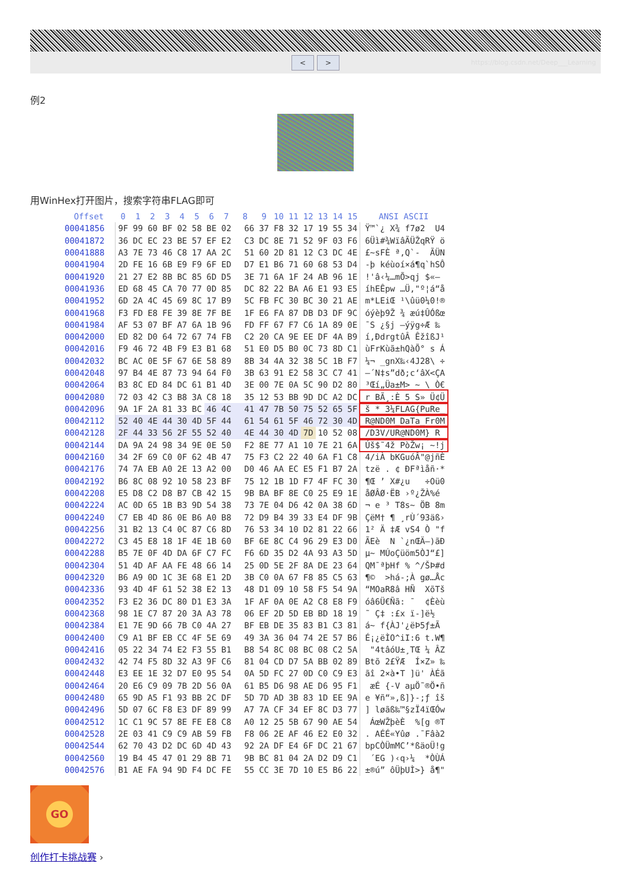< >
https://blog.csdn.net/Deep___Learning
例2
用WinHex打开图片，搜索字符串FLAG即可
| Offset | 0 | 1 | 2 | 3 | 4 | 5 | 6 | 7 | 8 | 9 | 10 | 11 | 12 | 13 | 14 | 15 | ANSI ASCII |
| --- | --- | --- | --- | --- | --- | --- | --- | --- | --- | --- | --- | --- | --- | --- | --- | --- | --- |
| 00041856 | 9F | 99 | 60 | BF | 02 | 58 | BE | 02 | 66 | 37 | F8 | 32 | 17 | 19 | 55 | 34 | Ÿ™`¿ X¾ f7ø2 U4 |
| 00041872 | 36 | DC | EC | 23 | BE | 57 | EF | E2 | C3 | DC | 8E | 71 | 52 | 9F | 03 | F6 | 6Üì#¾WïâÃÜŽqRŸ ö |
| 00041888 | A3 | 7E | 73 | 46 | C8 | 17 | AA | 2C | 51 | 60 | 2D | 81 | 12 | C3 | DC | 4E | £~sFÈ ª,Q`- ÃÜN |
| 00041904 | 2D | FE | 16 | 6B | E9 | F9 | 6F | ED | D7 | E1 | B6 | 71 | 60 | 68 | 53 | D4 | -þ kéùoí×á¶q`hSÔ |
| 00041920 | 21 | 27 | E2 | 8B | BC | 85 | 6D | D5 | 3E | 71 | 6A | 1F | 24 | AB | 96 | 1E | !'â‹¼…mÕ>qj $«– |
| 00041936 | ED | 68 | 45 | CA | 70 | 77 | 0D | 85 | DC | 82 | 22 | BA | A6 | E1 | 93 | E5 | íhEÊpw …Ü‚"º¦á“å |
| 00041952 | 6D | 2A | 4C | 45 | 69 | 8C | 17 | B9 | 5C | FB | FC | 30 | BC | 30 | 21 | AE | m*LEiŒ ¹\ûü0¼0!® |
| 00041968 | F3 | FD | E8 | FE | 39 | 8E | 7F | BE | 1F | E6 | FA | 87 | DB | D3 | DF | 9C | óýèþ9Ž ¾ æú‡ÛÓßœ |
| 00041984 | AF | 53 | 07 | BF | A7 | 6A | 1B | 96 | FD | FF | 67 | F7 | C6 | 1A | 89 | 0E | ¯S ¿§j –ýÿg÷Æ ‰ |
| 00042000 | ED | 82 | D0 | 64 | 72 | 67 | 74 | FB | C2 | 20 | CA | 9E | EE | DF | 4A | B9 | í‚ÐdrgtûÂ ÊžîßJ¹ |
| 00042016 | F9 | 46 | 72 | 4B | F9 | E3 | B1 | 68 | 51 | E0 | D5 | B0 | 0C | 73 | 8D | C1 | ùFrKùã±hQàÕ° s Á |
| 00042032 | BC | AC | 0E | 5F | 67 | 6E | 58 | 89 | 8B | 34 | 4A | 32 | 38 | 5C | 1B | F7 | ¼¬ _gnX‰‹4J28\ ÷ |
| 00042048 | 97 | B4 | 4E | 87 | 73 | 94 | 64 | F0 | 3B | 63 | 91 | E2 | 58 | 3C | C7 | 41 | —´N‡s”dð;c‘âX<ÇA |
| 00042064 | B3 | 8C | ED | 84 | DC | 61 | B1 | 4D | 3E | 00 | 7E | 0A | 5C | 90 | D2 | 80 | ³Œí„Üa±M> ~ \ Ò€ |
| 00042080 | 72 | 03 | 42 | C3 | B8 | 3A | C8 | 18 | 35 | 12 | 53 | BB | 9D | DC | A2 | DC | r BÃ¸:È 5 S» Ü¢Ü |
| 00042096 | 9A | 1F | 2A | 81 | 33 | BC | 46 | 4C | 41 | 47 | 7B | 50 | 75 | 52 | 65 | 5F | š * 3¼FLAG{PuRe_ |
| 00042112 | 52 | 40 | 4E | 44 | 30 | 4D | 5F | 44 | 61 | 54 | 61 | 5F | 46 | 72 | 30 | 4D | R@ND0M_DaTa_Fr0M |
| 00042128 | 2F | 44 | 33 | 56 | 2F | 55 | 52 | 40 | 4E | 44 | 30 | 4D | 7D | 10 | 52 | 08 | /D3V/UR@ND0M} R |
| 00042144 | DA | 9A | 24 | 98 | 34 | 9E | 0E | 50 | F2 | 8E | 77 | A1 | 10 | 7E | 21 | 6A | Úš$˜4ž PòŽw¡ ~!j |
| 00042160 | 34 | 2F | 69 | C0 | 0F | 62 | 4B | 47 | 75 | F3 | C2 | 22 | 40 | 6A | F1 | C8 | 4/iÀ bKGuóÂ"@jñÈ |
| 00042176 | 74 | 7A | EB | A0 | 2E | 13 | A2 | 00 | D0 | 46 | AA | EC | E5 | F1 | B7 | 2A | tzë . ¢ ÐFªìåñ·* |
| 00042192 | B6 | 8C | 08 | 92 | 10 | 58 | 23 | BF | 75 | 12 | 1B | 1D | F7 | 4F | FC | 30 | ¶Œ ’ X#¿u ÷Oü0 |
| 00042208 | E5 | D8 | C2 | D8 | B7 | CB | 42 | 15 | 9B | BA | BF | 8E | C0 | 25 | E9 | 1E | åØÂØ·ËB ›º¿ŽÀ%é |
| 00042224 | AC | 0D | 65 | 1B | B3 | 9D | 54 | 38 | 73 | 7E | 04 | D6 | 42 | 0A | 38 | 6D | ¬ e ³ T8s~ ÖB 8m |
| 00042240 | C7 | EB | 4D | 86 | 0E | B6 | A0 | B8 | 72 | D9 | B4 | 39 | 33 | E4 | DF | 9B | ÇëM† ¶ ¸rÙ´93äß› |
| 00042256 | 31 | B2 | 13 | C4 | 0C | 87 | C6 | 8D | 76 | 53 | 34 | 10 | D2 | 81 | 22 | 66 | 1² Ä ‡Æ vS4 Ò "f |
| 00042272 | C3 | 45 | E8 | 18 | 1F | 4E | 1B | 60 | BF | 6E | 8C | C4 | 96 | 29 | E3 | D0 | ÃEè N `¿nŒÄ–)ãÐ |
| 00042288 | B5 | 7E | 0F | 4D | DA | 6F | C7 | FC | F6 | 6D | 35 | D2 | 4A | 93 | A3 | 5D | µ~ MÚoÇüöm5ÒJ“£] |
| 00042304 | 51 | 4D | AF | AA | FE | 48 | 66 | 14 | 25 | 0D | 5E | 2F | 8A | DE | 23 | 64 | QM¯ªþHf % ^/ŠÞ#d |
| 00042320 | B6 | A9 | 0D | 1C | 3E | 68 | E1 | 2D | 3B | C0 | 0A | 67 | F8 | 85 | C5 | 63 | ¶© >há-;À gø…Åc |
| 00042336 | 93 | 4D | 4F | 61 | 52 | 38 | E2 | 13 | 48 | D1 | 09 | 10 | 58 | F5 | 54 | 9A | “MOaR8â HÑ XõTš |
| 00042352 | F3 | E2 | 36 | DC | 80 | D1 | E3 | 3A | 1F | AF | 0A | 0E | A2 | C8 | E8 | F9 | óâ6Ü€Ñã: ¯ ¢Èèù |
| 00042368 | 98 | 1E | C7 | 87 | 20 | 3A | A3 | 78 | 06 | EF | 2D | 5D | EB | BD | 18 | 19 | ˜ Ç‡ :£x ï-]ë½ |
| 00042384 | E1 | 7E | 9D | 66 | 7B | C0 | 4A | 27 | BF | EB | DE | 35 | 83 | B1 | C3 | 81 | á~ f{ÀJ'¿ëÞ5ƒ±Ã |
| 00042400 | C9 | A1 | BF | EB | CC | 4F | 5E | 69 | 49 | 3A | 36 | 04 | 74 | 2E | 57 | B6 | É¡¿ëÌO^iI:6 t.W¶ |
| 00042416 | 05 | 22 | 34 | 74 | E2 | F3 | 55 | B1 | B8 | 54 | 8C | 08 | BC | 08 | C2 | 5A | "4tâóU±¸TŒ ¼ ÂZ |
| 00042432 | 42 | 74 | F5 | 8D | 32 | A3 | 9F | C6 | 81 | 04 | CD | D7 | 5A | BB | 02 | 89 | Btõ 2£ŸÆ Í×Z» ‰ |
| 00042448 | E3 | EE | 1E | 32 | D7 | E0 | 95 | 54 | 0A | 5D | FC | 27 | 0D | C0 | C9 | E3 | ãî 2×à•T ]ü' ÀÉã |
| 00042464 | 20 | E6 | C9 | 09 | 7B | 2D | 56 | 0A | 61 | B5 | D6 | 98 | AE | D6 | 95 | F1 | æÉ {-V aµÖ˜®Ö•ñ |
| 00042480 | 65 | 9D | A5 | F1 | 93 | BB | 2C | DF | 5D | 7D | AD | 3B | 83 | 1D | EE | 9A | e ¥ñ“»,ß]}-;ƒ îš |
| 00042496 | 5D | 07 | 6C | F8 | E3 | DF | 89 | 99 | A7 | 7A | CF | 34 | EF | 8C | D3 | 77 | ] løãß‰™§zÏ4ïŒÓw |
| 00042512 | 1C | C1 | 9C | 57 | 8E | FE | E8 | C8 | A0 | 12 | 25 | 5B | 67 | 90 | AE | 54 | ÁœWŽþèÈ %[g ®T |
| 00042528 | 2E | 03 | 41 | C9 | C9 | AB | 59 | FB | F8 | 06 | 2E | AF | 46 | E2 | E0 | 32 | . AÉÉ«Yûø .¯Fâà2 |
| 00042544 | 62 | 70 | 43 | D2 | DC | 6D | 4D | 43 | 92 | 2A | DF | E4 | 6F | DC | 21 | 67 | bpCÒÜmMC’*ßäoÜ!g |
| 00042560 | 19 | B4 | 45 | 47 | 01 | 29 | 8B | 71 | 9B | BC | 81 | 04 | 2A | D2 | D9 | C1 | ´EG )‹q›¼ *ÒÙÁ |
| 00042576 | B1 | AE | FA | 94 | 9D | F4 | DC | FE | 55 | CC | 3E | 7D | 10 | E5 | B6 | 22 | ±®ú” ôÜþUÌ>} å¶" |
GO
创作打卡挑战赛 ›